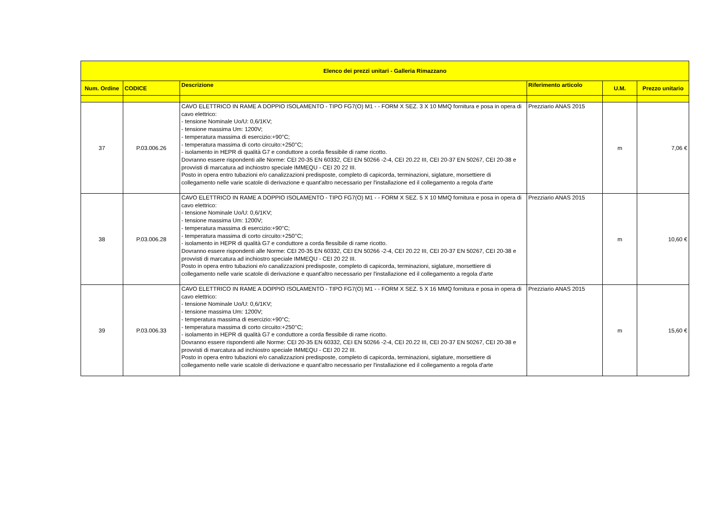| Elenco dei prezzi unitari - Galleria Rimazzano | | | | | |
| --- | --- | --- | --- | --- | --- |
| Num. Ordine | CODICE | Descrizione | Riferimento articolo | U.M. | Prezzo unitario |
| 37 | P.03.006.26 | CAVO ELETTRICO IN RAME A DOPPIO ISOLAMENTO - TIPO FG7(O) M1 - - FORM X SEZ. 3 X 10 MMQ fornitura e posa in opera di cavo elettrico: - tensione Nominale Uo/U: 0,6/1KV; - tensione massima Um: 1200V; - temperatura massima di esercizio:+90°C; - temperatura massima di corto circuito:+250°C; - isolamento in HEPR di qualità G7 e conduttore a corda flessibile di rame ricotto. Dovranno essere rispondenti alle Norme: CEI 20-35 EN 60332, CEI EN 50266 -2-4, CEI 20.22 III, CEI 20-37 EN 50267, CEI 20-38 e provvisti di marcatura ad inchiostro speciale IMMEQU - CEI 20 22 III. Posto in opera entro tubazioni e/o canalizzazioni predisposte, completo di capicorda, terminazioni, siglature, morsettiere di collegamento nelle varie scatole di derivazione e quant'altro necessario per l'installazione ed il collegamento a regola d'arte | Prezziario ANAS 2015 | m | 7,06 € |
| 38 | P.03.006.28 | CAVO ELETTRICO IN RAME A DOPPIO ISOLAMENTO - TIPO FG7(O) M1 - - FORM X SEZ. 5 X 10 MMQ fornitura e posa in opera di cavo elettrico: - tensione Nominale Uo/U: 0,6/1KV; - tensione massima Um: 1200V; - temperatura massima di esercizio:+90°C; - temperatura massima di corto circuito:+250°C; - isolamento in HEPR di qualità G7 e conduttore a corda flessibile di rame ricotto. Dovranno essere rispondenti alle Norme: CEI 20-35 EN 60332, CEI EN 50266 -2-4, CEI 20.22 III, CEI 20-37 EN 50267, CEI 20-38 e provvisti di marcatura ad inchiostro speciale IMMEQU - CEI 20 22 III. Posto in opera entro tubazioni e/o canalizzazioni predisposte, completo di capicorda, terminazioni, siglature, morsettiere di collegamento nelle varie scatole di derivazione e quant'altro necessario per l'installazione ed il collegamento a regola d'arte | Prezziario ANAS 2015 | m | 10,60 € |
| 39 | P.03.006.33 | CAVO ELETTRICO IN RAME A DOPPIO ISOLAMENTO - TIPO FG7(O) M1 - - FORM X SEZ. 5 X 16 MMQ fornitura e posa in opera di cavo elettrico: - tensione Nominale Uo/U: 0,6/1KV; - tensione massima Um: 1200V; - temperatura massima di esercizio:+90°C; - temperatura massima di corto circuito:+250°C; - isolamento in HEPR di qualità G7 e conduttore a corda flessibile di rame ricotto. Dovranno essere rispondenti alle Norme: CEI 20-35 EN 60332, CEI EN 50266 -2-4, CEI 20.22 III, CEI 20-37 EN 50267, CEI 20-38 e provvisti di marcatura ad inchiostro speciale IMMEQU - CEI 20 22 III. Posto in opera entro tubazioni e/o canalizzazioni predisposte, completo di capicorda, terminazioni, siglature, morsettiere di collegamento nelle varie scatole di derivazione e quant'altro necessario per l'installazione ed il collegamento a regola d'arte | Prezziario ANAS 2015 | m | 15,60 € |